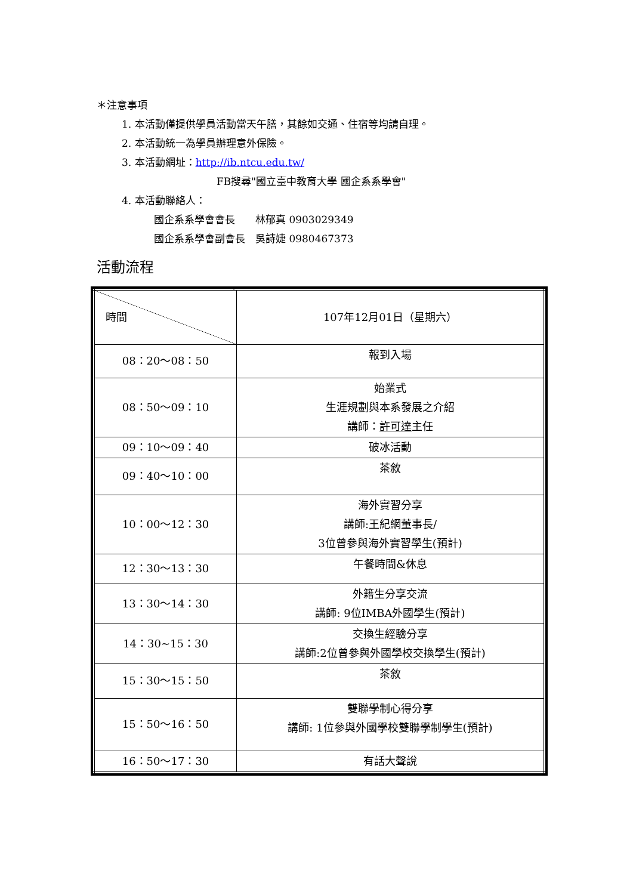＊注意事項
1. 本活動僅提供學員活動當天午膳，其餘如交通、住宿等均請自理。
2. 本活動統一為學員辦理意外保險。
3. 本活動網址：http://ib.ntcu.edu.tw/
FB搜尋"國立臺中教育大學 國企系系學會"
4. 本活動聯絡人：
國企系系學會會長　　林郁真 0903029349
國企系系學會副會長　吳詩婕 0980467373
活動流程
| 時間 | 107年12月01日（星期六） |
| 08：20～08：50 | 報到入場 |
| 08：50～09：10 | 始業式 生涯規劃與本系發展之介紹 講師： 許可達 主任 |
| 09：10～09：40 | 破冰活動 |
| 09：40～10：00 | 茶敘 |
| 10：00～12：30 | 海外實習分享 講師:王紀網董事長/ 3位曾參與海外實習學生(預計) |
| 12：30～13：30 | 午餐時間&休息 |
| 13：30～14：30 | 外籍生分享交流 講師: 9位IMBA外國學生(預計) |
| 14：30~15：30 | 交換生經驗分享 講師:2位曾參與外國學校交換學生(預計) |
| 15：30～15：50 | 茶敘 |
| 15：50～16：50 | 雙聯學制心得分享 講師: 1位參與外國學校雙聯學制學生(預計) |
| 16：50～17：30 | 有話大聲說 |